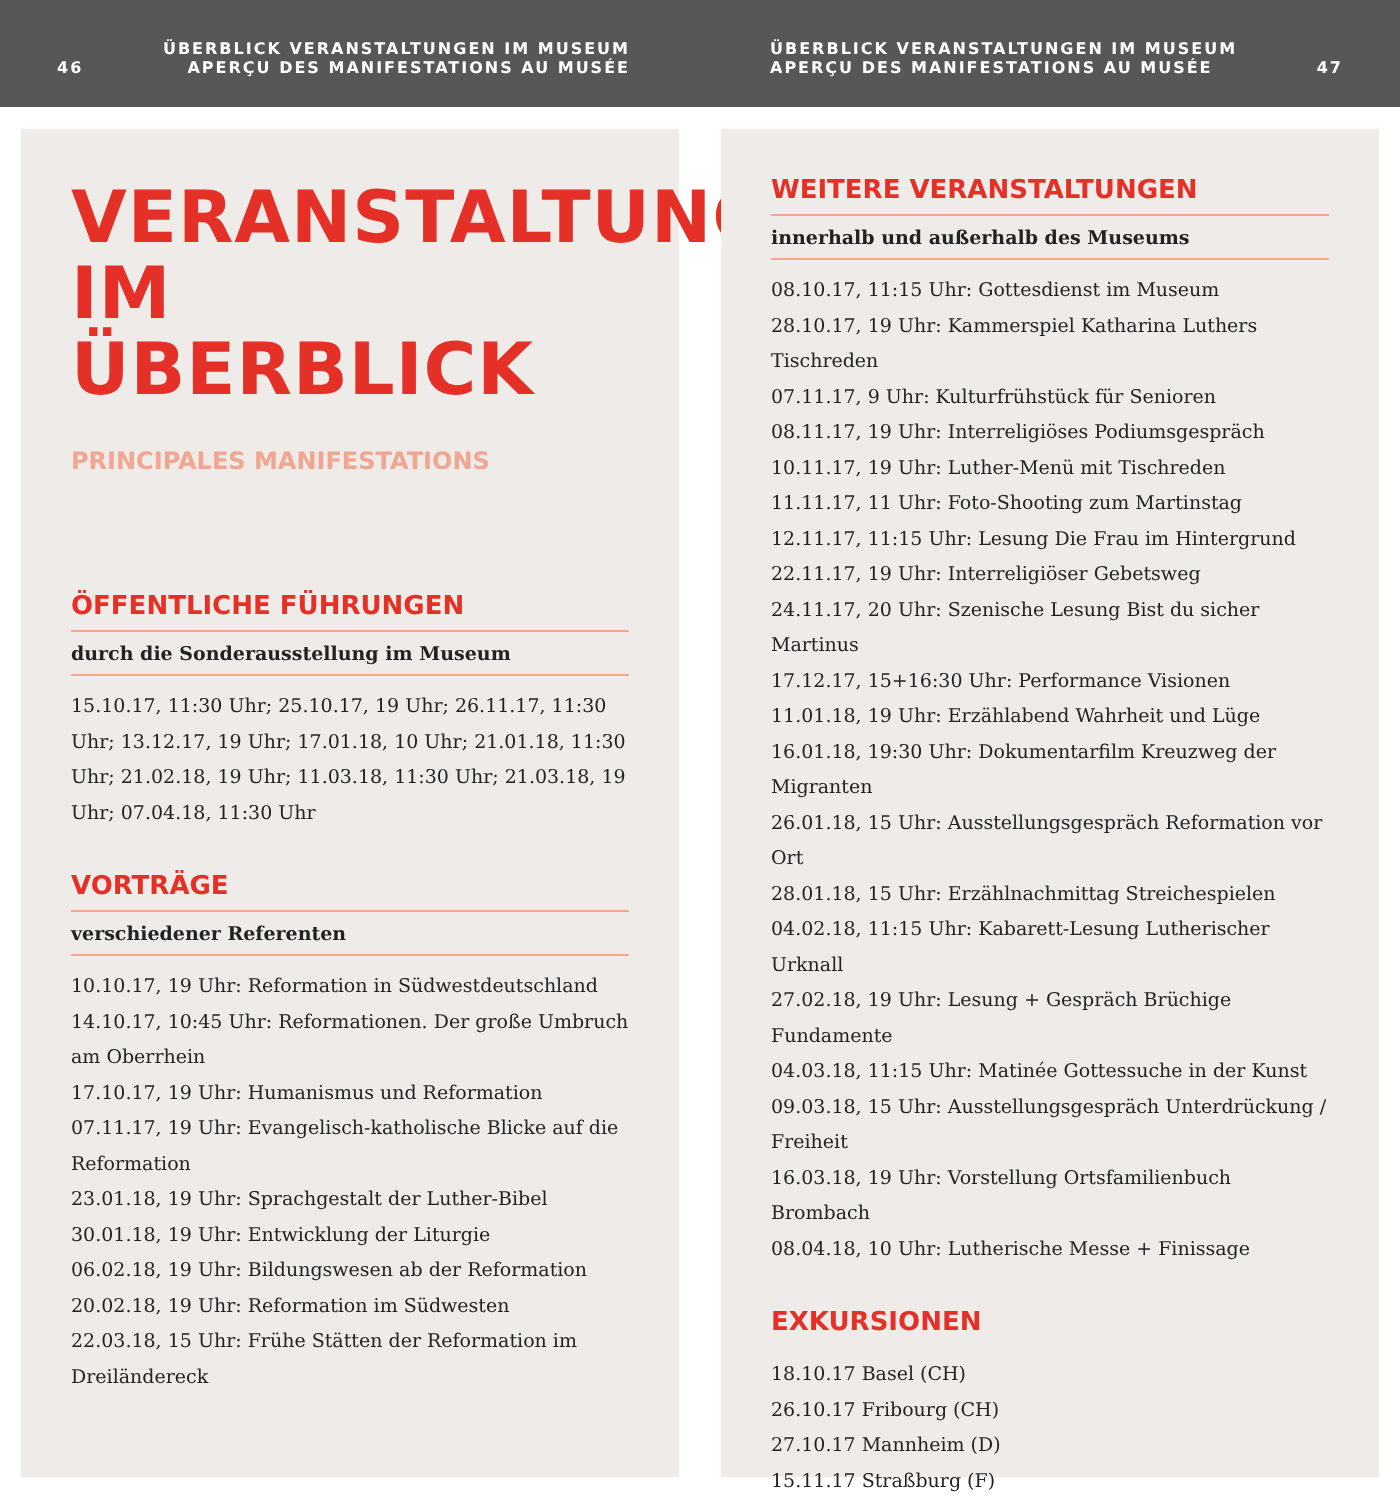46 ÜBERBLICK VERANSTALTUNGEN IM MUSEUM
APERÇU DES MANIFESTATIONS AU MUSÉE
ÜBERBLICK VERANSTALTUNGEN IM MUSEUM
APERÇU DES MANIFESTATIONS AU MUSÉE 47
VERANSTALTUNGEN
IM ÜBERBLICK
PRINCIPALES MANIFESTATIONS
ÖFFENTLICHE FÜHRUNGEN
durch die Sonderausstellung im Museum
15.10.17, 11:30 Uhr; 25.10.17, 19 Uhr; 26.11.17, 11:30 Uhr; 13.12.17, 19 Uhr; 17.01.18, 10 Uhr; 21.01.18, 11:30 Uhr; 21.02.18, 19 Uhr; 11.03.18, 11:30 Uhr; 21.03.18, 19 Uhr; 07.04.18, 11:30 Uhr
VORTRÄGE
verschiedener Referenten
10.10.17, 19 Uhr: Reformation in Südwestdeutschland
14.10.17, 10:45 Uhr: Reformationen. Der große Umbruch am Oberrhein
17.10.17, 19 Uhr: Humanismus und Reformation
07.11.17, 19 Uhr: Evangelisch-katholische Blicke auf die Reformation
23.01.18, 19 Uhr: Sprachgestalt der Luther-Bibel
30.01.18, 19 Uhr: Entwicklung der Liturgie
06.02.18, 19 Uhr: Bildungswesen ab der Reformation
20.02.18, 19 Uhr: Reformation im Südwesten
22.03.18, 15 Uhr: Frühe Stätten der Reformation im Dreiländereck
WEITERE VERANSTALTUNGEN
innerhalb und außerhalb des Museums
08.10.17, 11:15 Uhr: Gottesdienst im Museum
28.10.17, 19 Uhr: Kammerspiel Katharina Luthers Tischreden
07.11.17, 9 Uhr: Kulturfrühstück für Senioren
08.11.17, 19 Uhr: Interreligiöses Podiumsgespräch
10.11.17, 19 Uhr: Luther-Menü mit Tischreden
11.11.17, 11 Uhr: Foto-Shooting zum Martinstag
12.11.17, 11:15 Uhr: Lesung Die Frau im Hintergrund
22.11.17, 19 Uhr: Interreligiöser Gebetsweg
24.11.17, 20 Uhr: Szenische Lesung Bist du sicher Martinus
17.12.17, 15+16:30 Uhr: Performance Visionen
11.01.18, 19 Uhr: Erzählabend Wahrheit und Lüge
16.01.18, 19:30 Uhr: Dokumentarfilm Kreuzweg der Migranten
26.01.18, 15 Uhr: Ausstellungsgespräch Reformation vor Ort
28.01.18, 15 Uhr: Erzählnachmittag Streichespielen
04.02.18, 11:15 Uhr: Kabarett-Lesung Lutherischer Urknall
27.02.18, 19 Uhr: Lesung + Gespräch Brüchige Fundamente
04.03.18, 11:15 Uhr: Matinée Gottessuche in der Kunst
09.03.18, 15 Uhr: Ausstellungsgespräch Unterdrückung / Freiheit
16.03.18, 19 Uhr: Vorstellung Ortsfamilienbuch Brombach
08.04.18, 10 Uhr: Lutherische Messe + Finissage
EXKURSIONEN
18.10.17 Basel (CH)
26.10.17 Fribourg (CH)
27.10.17 Mannheim (D)
15.11.17 Straßburg (F)